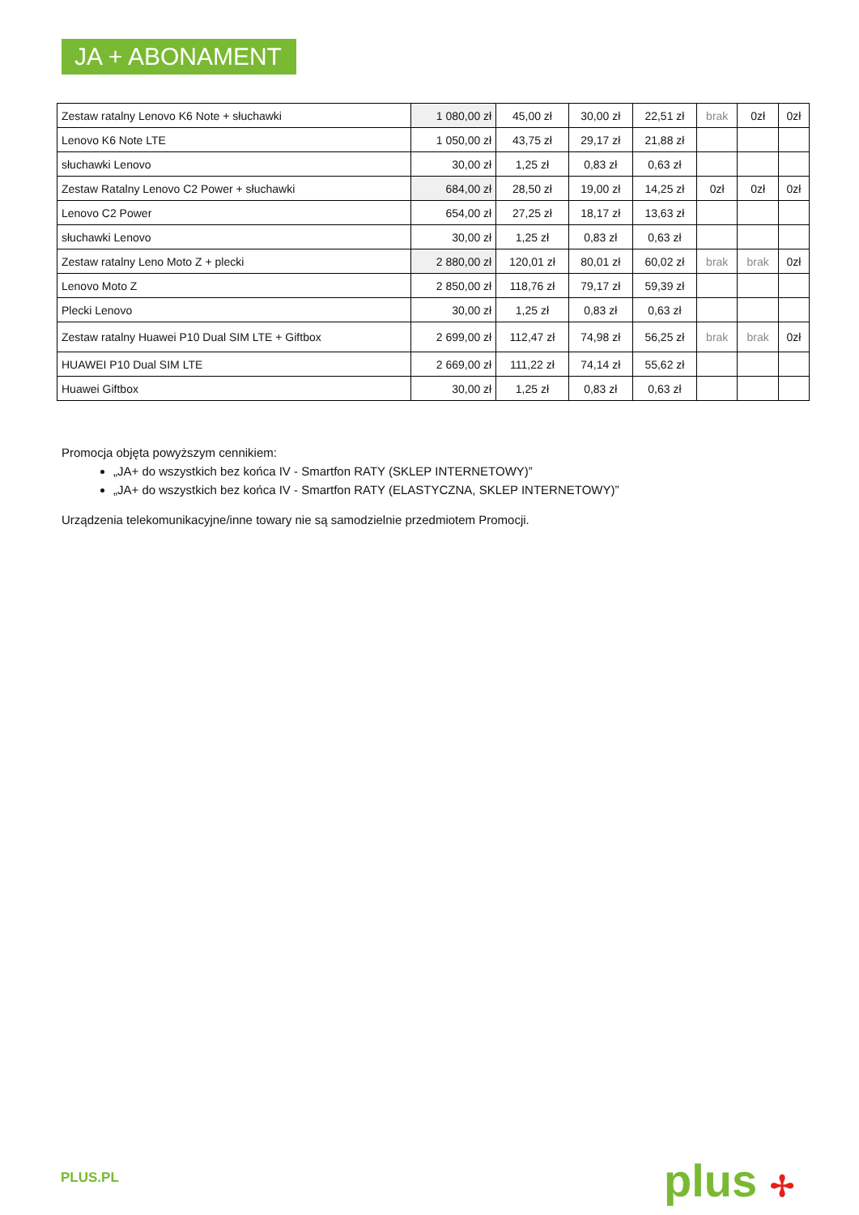JA + ABONAMENT
| Zestaw ratalny Lenovo K6 Note + słuchawki | 1 080,00 zł | 45,00 zł | 30,00 zł | 22,51 zł | brak | 0zł | 0zł |
| Lenovo K6 Note LTE | 1 050,00 zł | 43,75 zł | 29,17 zł | 21,88 zł | | | |
| słuchawki Lenovo | 30,00 zł | 1,25 zł | 0,83 zł | 0,63 zł | | | |
| Zestaw Ratalny Lenovo C2 Power + słuchawki | 684,00 zł | 28,50 zł | 19,00 zł | 14,25 zł | 0zł | 0zł | 0zł |
| Lenovo C2 Power | 654,00 zł | 27,25 zł | 18,17 zł | 13,63 zł | | | |
| słuchawki Lenovo | 30,00 zł | 1,25 zł | 0,83 zł | 0,63 zł | | | |
| Zestaw ratalny Leno Moto Z + plecki | 2 880,00 zł | 120,01 zł | 80,01 zł | 60,02 zł | brak | brak | 0zł |
| Lenovo Moto Z | 2 850,00 zł | 118,76 zł | 79,17 zł | 59,39 zł | | | |
| Plecki Lenovo | 30,00 zł | 1,25 zł | 0,83 zł | 0,63 zł | | | |
| Zestaw ratalny Huawei P10 Dual SIM LTE + Giftbox | 2 699,00 zł | 112,47 zł | 74,98 zł | 56,25 zł | brak | brak | 0zł |
| HUAWEI P10 Dual SIM LTE | 2 669,00 zł | 111,22 zł | 74,14 zł | 55,62 zł | | | |
| Huawei Giftbox | 30,00 zł | 1,25 zł | 0,83 zł | 0,63 zł | | | |
Promocja objęta powyższym cennikiem:
„JA+ do wszystkich bez końca IV - Smartfon RATY (SKLEP INTERNETOWY)”
„JA+ do wszystkich bez końca IV - Smartfon RATY (ELASTYCZNA, SKLEP INTERNETOWY)”
Urządzenia telekomunikacyjne/inne towary nie są samodzielnie przedmiotem Promocji.
PLUS.PL plus ✢